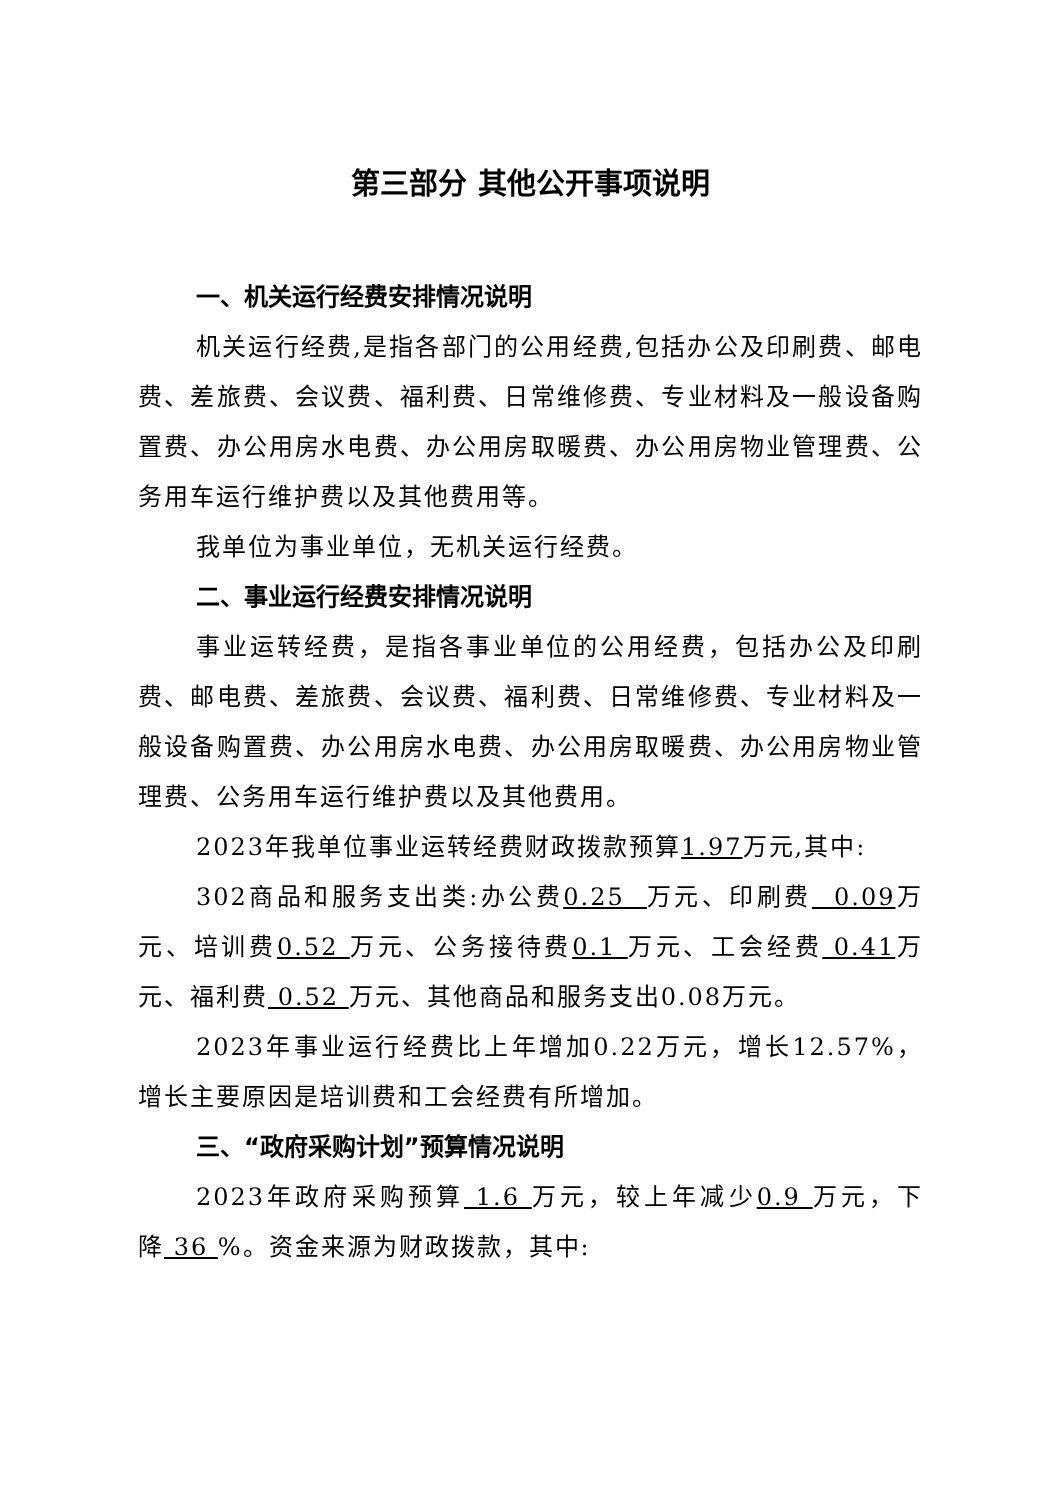第三部分 其他公开事项说明
一、机关运行经费安排情况说明
机关运行经费,是指各部门的公用经费,包括办公及印刷费、邮电费、差旅费、会议费、福利费、日常维修费、专业材料及一般设备购置费、办公用房水电费、办公用房取暖费、办公用房物业管理费、公务用车运行维护费以及其他费用等。
我单位为事业单位，无机关运行经费。
二、事业运行经费安排情况说明
事业运转经费，是指各事业单位的公用经费，包括办公及印刷费、邮电费、差旅费、会议费、福利费、日常维修费、专业材料及一般设备购置费、办公用房水电费、办公用房取暖费、办公用房物业管理费、公务用车运行维护费以及其他费用。
2023年我单位事业运转经费财政拨款预算1.97万元,其中:
302商品和服务支出类:办公费0.25 万元、印刷费 0.09万元、培训费0.52 万元、公务接待费0.1 万元、工会经费 0.41万元、福利费 0.52 万元、其他商品和服务支出0.08万元。
2023年事业运行经费比上年增加0.22万元，增长12.57%，增长主要原因是培训费和工会经费有所增加。
三、“政府采购计划”预算情况说明
2023年政府采购预算 1.6 万元，较上年减少0.9 万元，下降 36 %。资金来源为财政拨款，其中: